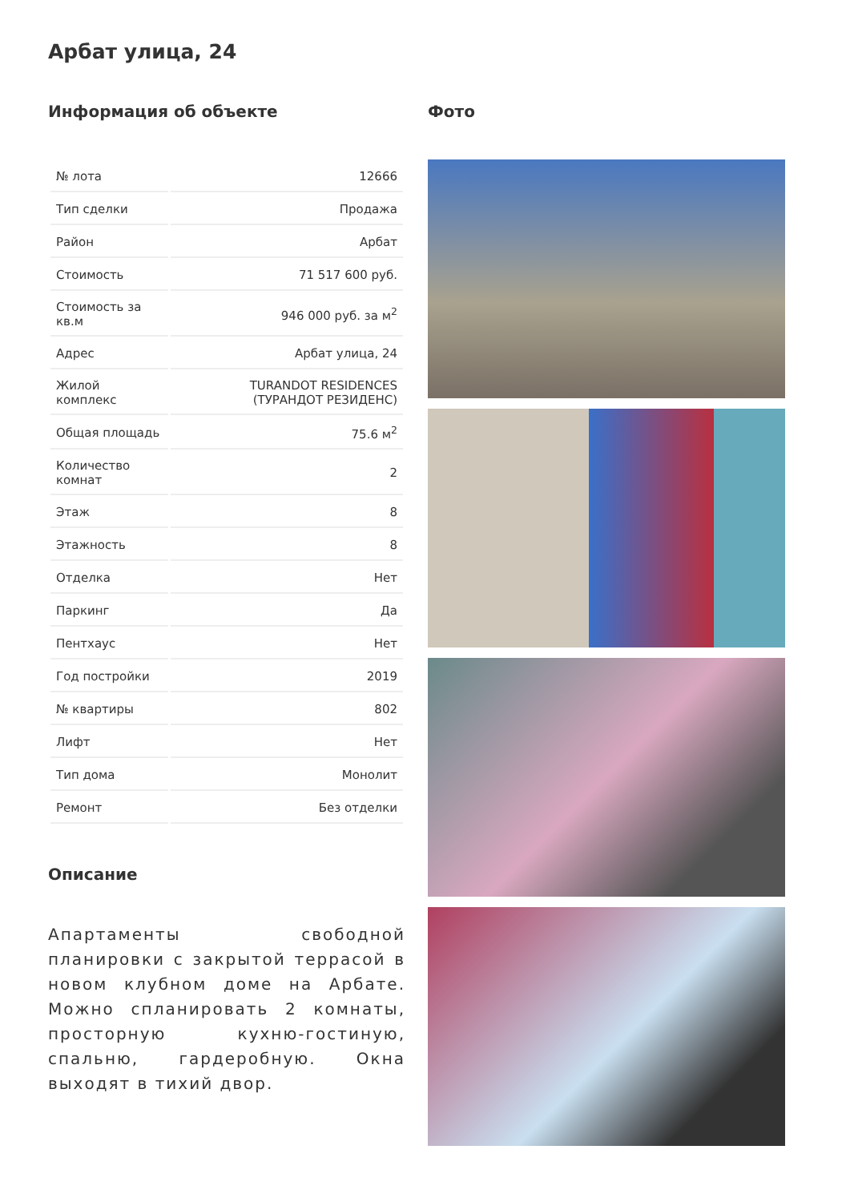Арбат улица, 24
Информация об объекте
| № лота | 12666 |
| Тип сделки | Продажа |
| Район | Арбат |
| Стоимость | 71 517 600 руб. |
| Стоимость за кв.м | 946 000 руб. за м<sup>2</sup> |
| Адрес | Арбат улица, 24 |
| Жилой комплекс | TURANDOT RESIDENCES (ТУРАНДОТ РЕЗИДЕНС) |
| Общая площадь | 75.6 м<sup>2</sup> |
| Количество комнат | 2 |
| Этаж | 8 |
| Этажность | 8 |
| Отделка | Нет |
| Паркинг | Да |
| Пентхаус | Нет |
| Год постройки | 2019 |
| № квартиры | 802 |
| Лифт | Нет |
| Тип дома | Монолит |
| Ремонт | Без отделки |
Описание
Апартаменты свободной планировки с закрытой террасой в новом клубном доме на Арбате. Можно спланировать 2 комнаты, просторную кухню-гостиную, спальню, гардеробную. Окна выходят в тихий двор.
Фото